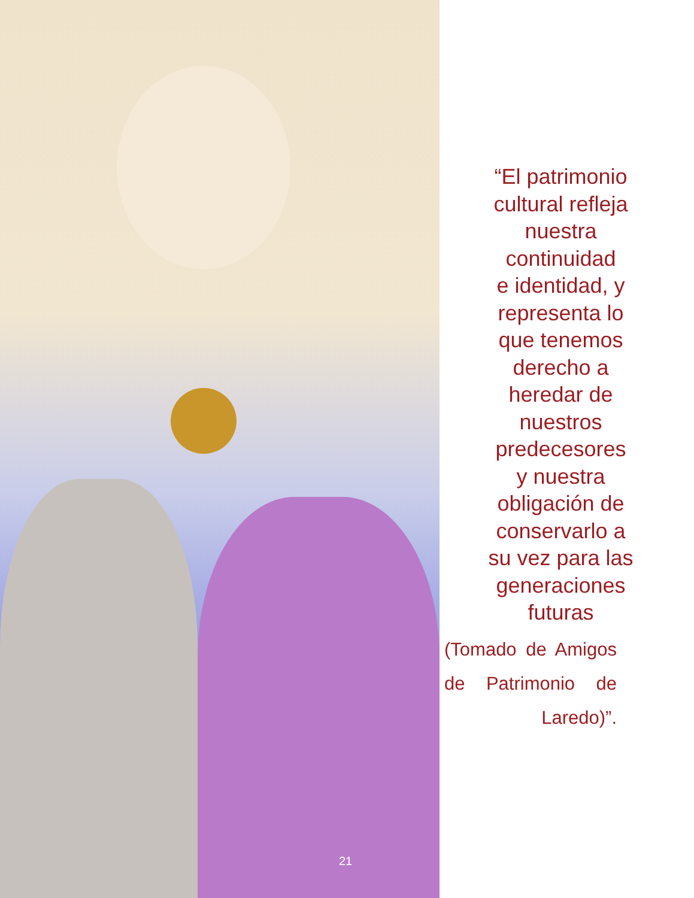21
“El patrimonio
cultural refleja
nuestra
continuidad
e identidad, y
representa lo
que tenemos
derecho a
heredar de
nuestros
predecesores
y nuestra
obligación de
conservarlo a
su vez para las
generaciones
futuras
(Tomado de Amigos de Patrimonio de Laredo)”.